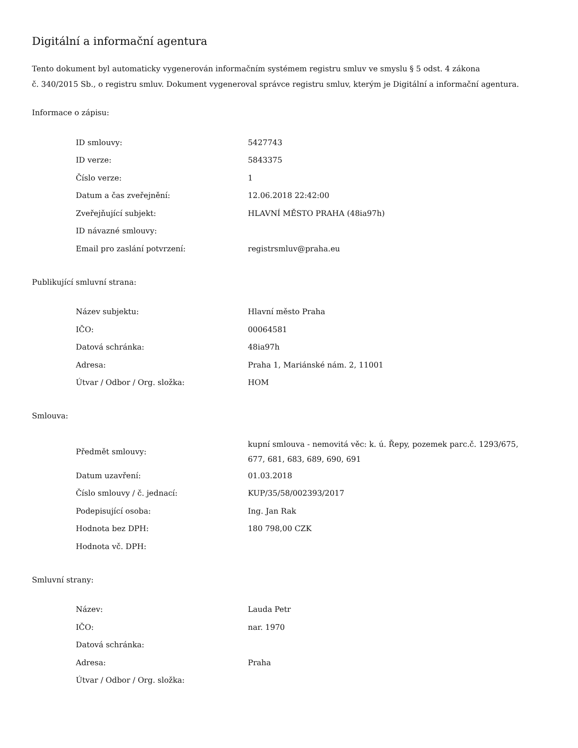Digitální a informační agentura
Tento dokument byl automaticky vygenerován informačním systémem registru smluv ve smyslu § 5 odst. 4 zákona
č. 340/2015 Sb., o registru smluv. Dokument vygeneroval správce registru smluv, kterým je Digitální a informační agentura.
Informace o zápisu:
| ID smlouvy: | 5427743 |
| ID verze: | 5843375 |
| Číslo verze: | 1 |
| Datum a čas zveřejnění: | 12.06.2018 22:42:00 |
| Zveřejňující subjekt: | HLAVNÍ MĚSTO PRAHA (48ia97h) |
| ID návazné smlouvy: | |
| Email pro zaslání potvrzení: | registrsmluv@praha.eu |
Publikující smluvní strana:
| Název subjektu: | Hlavní město Praha |
| IČO: | 00064581 |
| Datová schránka: | 48ia97h |
| Adresa: | Praha 1, Mariánské nám. 2, 11001 |
| Útvar / Odbor / Org. složka: | HOM |
Smlouva:
| Předmět smlouvy: | kupní smlouva - nemovitá věc: k. ú. Řepy, pozemek parc.č. 1293/675, 677, 681, 683, 689, 690, 691 |
| Datum uzavření: | 01.03.2018 |
| Číslo smlouvy / č. jednací: | KUP/35/58/002393/2017 |
| Podepisující osoba: | Ing. Jan Rak |
| Hodnota bez DPH: | 180 798,00 CZK |
| Hodnota vč. DPH: | |
Smluvní strany:
| Název: | Lauda Petr |
| IČO: | nar. 1970 |
| Datová schránka: | |
| Adresa: | Praha |
| Útvar / Odbor / Org. složka: | |